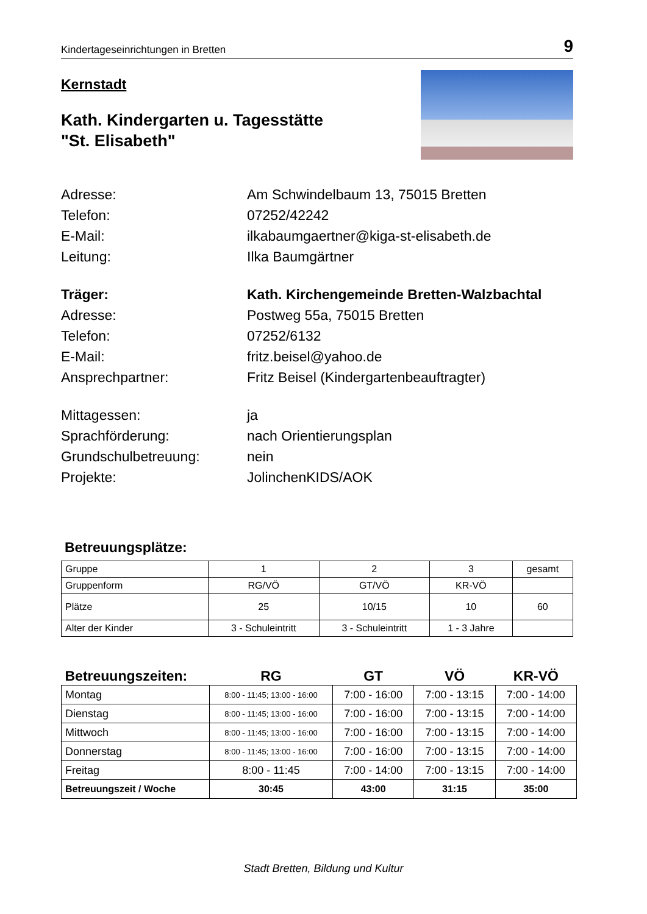Kindertageseinrichtungen in Bretten 9
Kernstadt
Kath. Kindergarten u. Tagesstätte
"St. Elisabeth"
Adresse: Am Schwindelbaum 13, 75015 Bretten
Telefon: 07252/42242
E-Mail: ilkabaumgaertner@kiga-st-elisabeth.de
Leitung: Ilka Baumgärtner
Träger: Kath. Kirchengemeinde Bretten-Walzbachtal
Adresse: Postweg 55a, 75015 Bretten
Telefon: 07252/6132
E-Mail: fritz.beisel@yahoo.de
Ansprechpartner: Fritz Beisel (Kindergartenbeauftragter)
Mittagessen: ja
Sprachförderung: nach Orientierungsplan
Grundschulbetreuung: nein
Projekte: JolinchenKIDS/AOK
Betreuungsplätze:
| Gruppe | 1 | 2 | 3 | gesamt |
| Gruppenform | RG/VÖ | GT/VÖ | KR-VÖ | |
| Plätze | 25 | 10/15 | 10 | 60 |
| Alter der Kinder | 3 - Schuleintritt | 3 - Schuleintritt | 1 - 3 Jahre | |
| Betreuungszeiten: | RG | GT | VÖ | KR-VÖ |
| --- | --- | --- | --- | --- |
| Montag | 8:00 - 11:45; 13:00 - 16:00 | 7:00 - 16:00 | 7:00 - 13:15 | 7:00 - 14:00 |
| Dienstag | 8:00 - 11:45; 13:00 - 16:00 | 7:00 - 16:00 | 7:00 - 13:15 | 7:00 - 14:00 |
| Mittwoch | 8:00 - 11:45; 13:00 - 16:00 | 7:00 - 16:00 | 7:00 - 13:15 | 7:00 - 14:00 |
| Donnerstag | 8:00 - 11:45; 13:00 - 16:00 | 7:00 - 16:00 | 7:00 - 13:15 | 7:00 - 14:00 |
| Freitag | 8:00 - 11:45 | 7:00 - 14:00 | 7:00 - 13:15 | 7:00 - 14:00 |
| Betreuungszeit / Woche | 30:45 | 43:00 | 31:15 | 35:00 |
Stadt Bretten, Bildung und Kultur